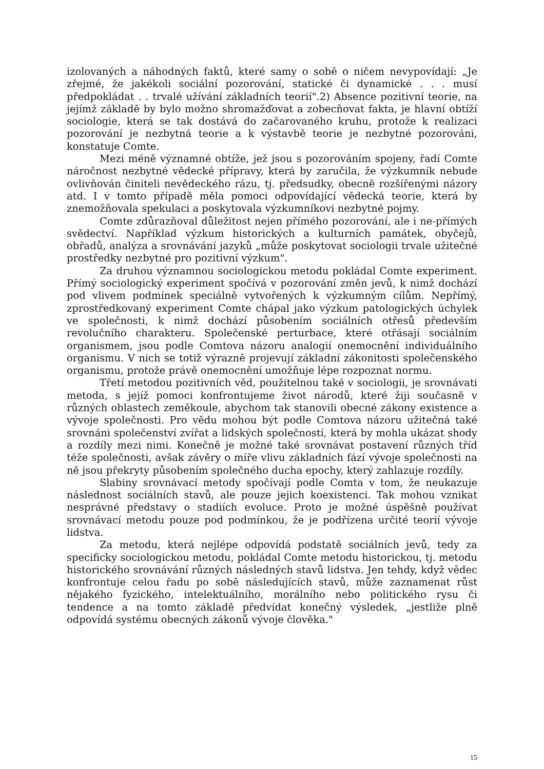izolovaných a náhodných faktů, které samy o sobě o ničem nevypovídají: „Je zřejmé, že jakékoli sociální pozorování, statické či dynamické . . . musí předpokládat . . trvalé užívání základních teorií".2) Absence pozitivní teorie, na jejímž základě by bylo možno shromažďovat a zobecňovat fakta, je hlavní obtíží sociologie, která se tak dostává do začarovaného kruhu, protože k realizaci pozorování je nezbytná teorie a k výstavbě teorie je nezbytné pozorováni, konstatuje Comte.
Mezi méně významné obtíže, jež jsou s pozorováním spojeny, řadí Comte náročnost nezbytné vědecké přípravy, která by zaručila, že výzkumník nebude ovlivňován činiteli nevědeckého rázu, tj. předsudky, obecně rozšířenými názory atd. I v tomto případě měla pomoci odpovídající vědecká teorie, která by znemožňovala spekulaci a poskytovala výzkumníkovi nezbytné pojmy.
Comte zdůrazňoval důležitost nejen přímého pozorování, ale i ne-přímých svědectví. Například výzkum historických a kulturních památek, obyčejů, obřadů, analýza a srovnávání jazyků „může poskytovat sociologii trvale užitečné prostředky nezbytné pro pozitivní výzkum".
Za druhou významnou sociologickou metodu pokládal Comte experiment. Přímý sociologický experiment spočívá v pozorování změn jevů, k nimž dochází pod vlivem podmínek speciálně vytvořených k výzkumným cílům. Nepřímý, zprostředkovaný experiment Comte chápal jako výzkum patologických úchylek ve společnosti, k nimž dochází působením sociálních otřesů především revolučního charakteru. Společenské perturbace, které otřásají sociálním organismem, jsou podle Comtova názoru analogií onemocnění individuálního organismu. V nich se totiž výrazně projevují základní zákonitosti společenského organismu, protože právě onemocnění umožňuje lépe rozpoznat normu.
Třetí metodou pozitivních věd, použitelnou také v sociologii, je srovnávati metoda, s jejíž pomoci konfrontujeme život národů, které žiji současně v různých oblastech zeměkoule, abychom tak stanovili obecné zákony existence a vývoje společnosti. Pro vědu mohou být podle Comtova názoru užitečná také srovnáni společenství zvířat a lidských společností, která by mohla ukázat shody a rozdíly mezi nimi. Konečně je možné také srovnávat postavení různých tříd téže společnosti, avšak závěry o míře vlivu základních fází vývoje společnosti na ně jsou překryty působením společného ducha epochy, který zahlazuje rozdíly.
Slabiny srovnávací metody spočívají podle Comta v tom, že neukazuje následnost sociálních stavů, ale pouze jejich koexistenci. Tak mohou vznikat nesprávné představy o stadiích evoluce. Proto je možné úspěšně používat srovnávací metodu pouze pod podmínkou, že je podřízena určité teorií vývoje lidstva.
Za metodu, která nejlépe odpovídá podstatě sociálních jevů, tedy za specificky sociologickou metodu, pokládal Comte metodu historickou, tj. metodu historického srovnávání různých následných stavů lidstva. Jen tehdy, když vědec konfrontuje celou řadu po sobě následujících stavů, může zaznamenat růst nějakého fyzického, intelektuálního, morálního nebo politického rysu či tendence a na tomto základě předvídat konečný výsledek, „jestliže plně odpovídá systému obecných zákonů vývoje člověka."
15